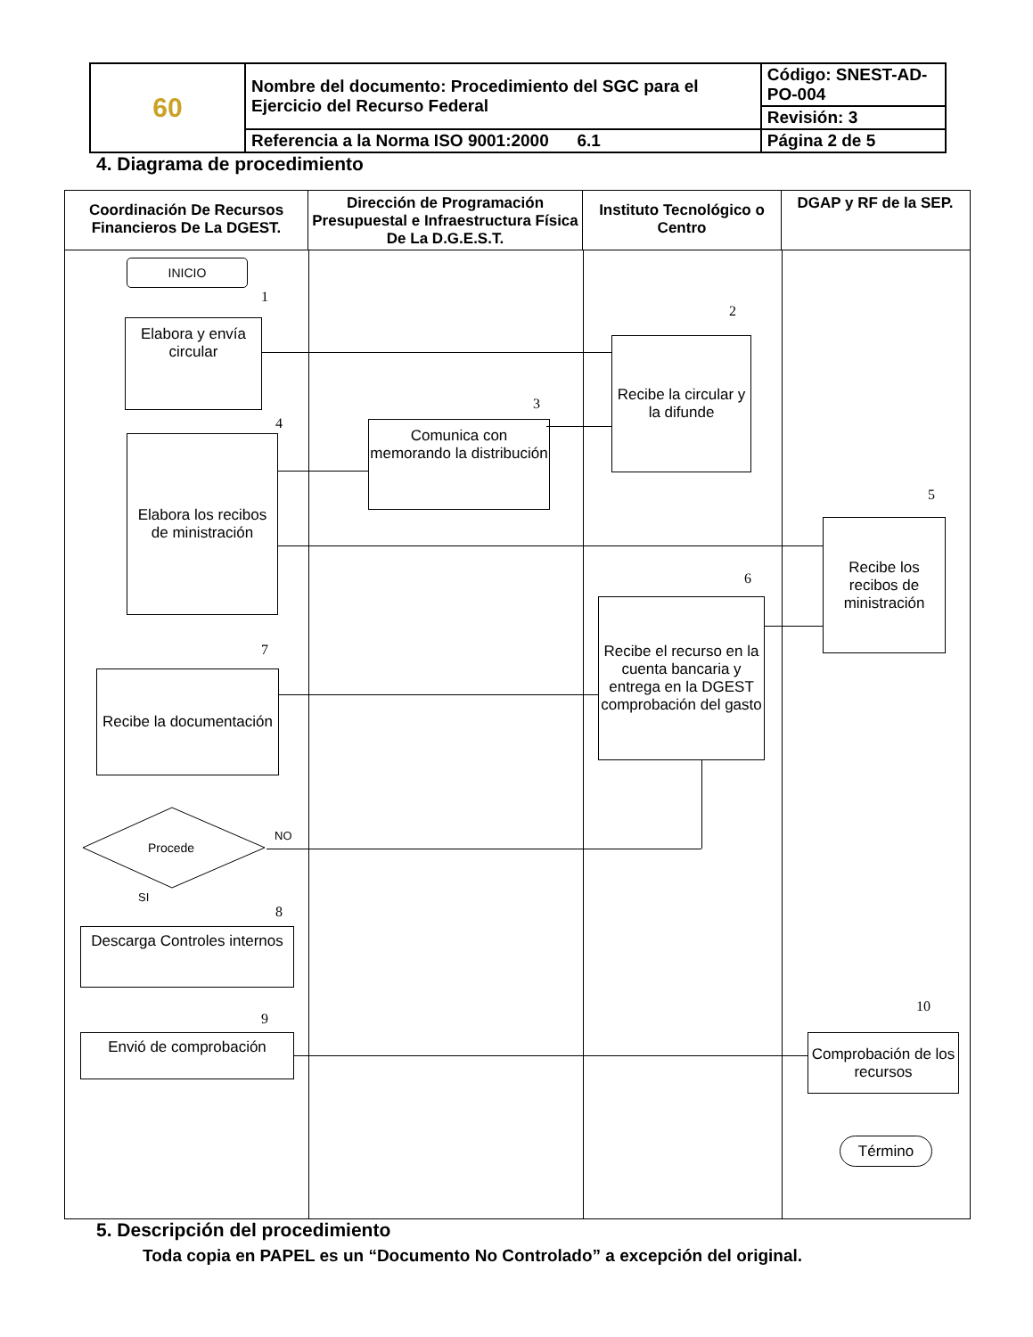| 60 | Nombre del documento: Procedimiento del SGC para el Ejercicio del Recurso Federal | Código: SNEST-AD-PO-004 |
| | | Revisión: 3 |
| | Referencia a la Norma ISO 9001:2000 6.1 | Página 2 de 5 |
4. Diagrama de procedimiento
Coordinación De Recursos Financieros De La DGEST.
Dirección de Programación Presupuestal e Infraestructura Física De La D.G.E.S.T.
Instituto Tecnológico o Centro
DGAP y RF de la SEP.
INICIO
1
Elabora y envía circular
2
Recibe la circular y la difunde
3
4
Comunica con memorando la distribución
Elaborа los recibos de ministración
5
Recibe los recibos de ministración
6
Recibe el recurso en la cuenta bancaria y entrega en la DGEST comprobación del gasto
7
Recibe la documentación
Procede
NO
SI
8
Descarga Controles internos
9
Envió de comprobación
10
Comprobación de los recursos
Término
5. Descripción del procedimiento
Toda copia en PAPEL es un “Documento No Controlado” a excepción del original.